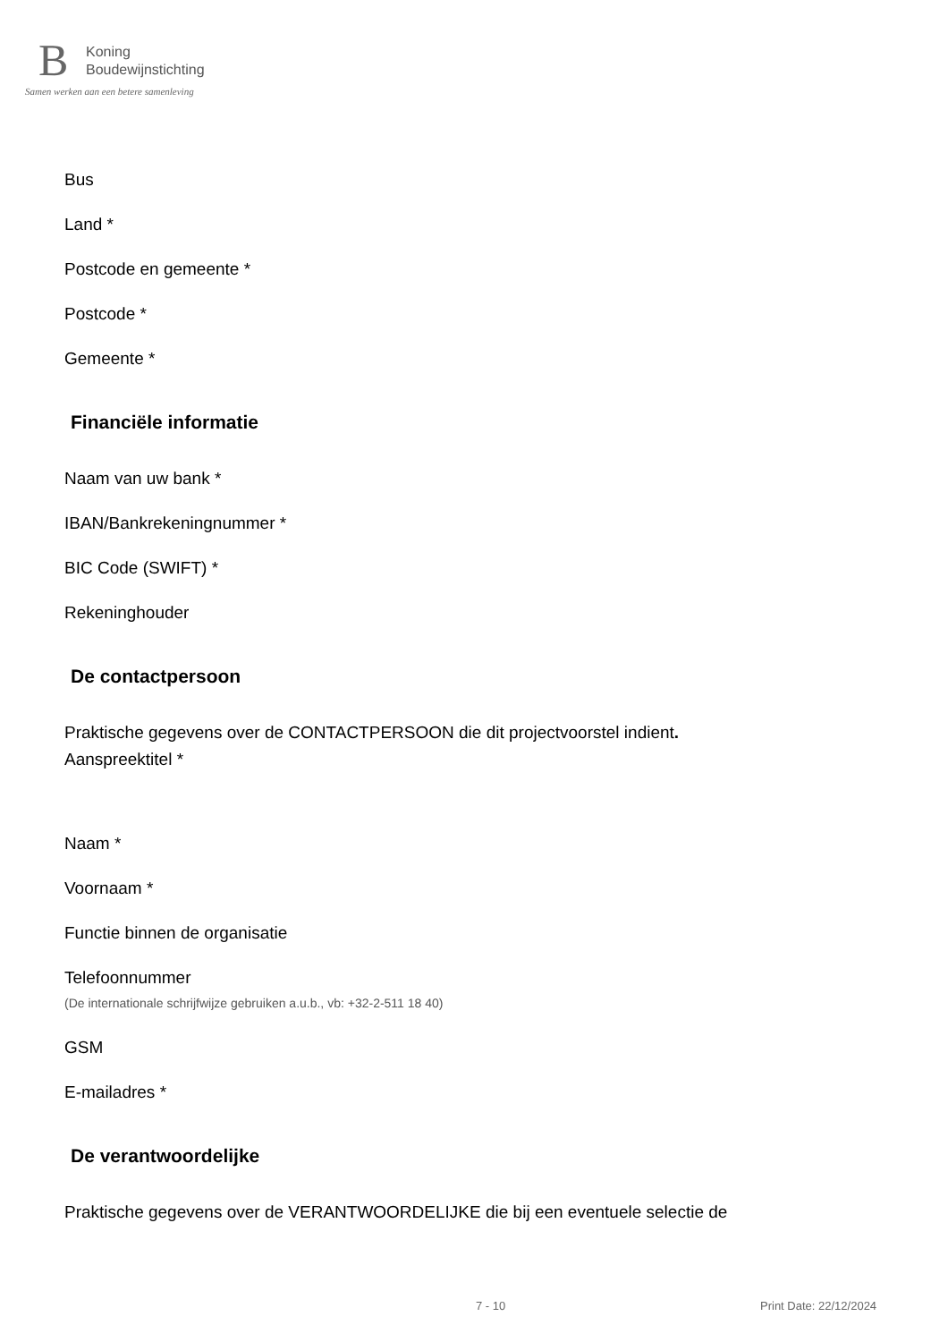B
Koning
Boudewijnstichting
Samen werken aan een betere samenleving
Bus
Land *
Postcode en gemeente *
Postcode *
Gemeente *
Financiële informatie
Naam van uw bank *
IBAN/Bankrekeningnummer *
BIC Code (SWIFT) *
Rekeninghouder
De contactpersoon
Praktische gegevens over de CONTACTPERSOON die dit projectvoorstel indient.
Aanspreektitel *
Naam *
Voornaam *
Functie binnen de organisatie
Telefoonnummer
(De internationale schrijfwijze gebruiken a.u.b., vb: +32-2-511 18 40)
GSM
E-mailadres *
De verantwoordelijke
Praktische gegevens over de VERANTWOORDELIJKE die bij een eventuele selectie de
7 - 10 Print Date: 22/12/2024